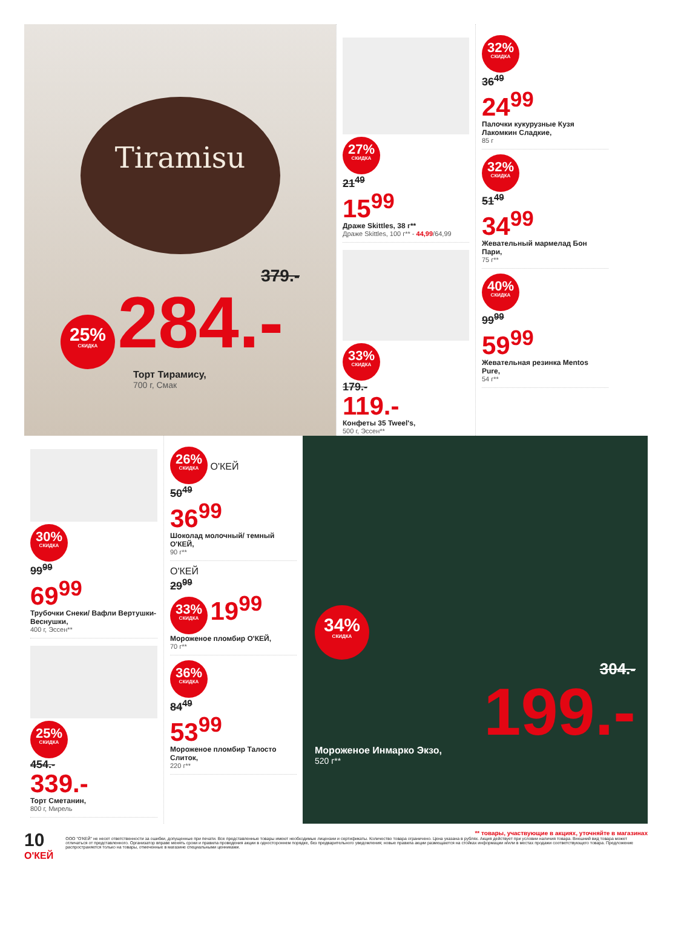Tiramisu
379.-
25% СКИДКА 284.-
Торт Тирамису,
700 г, Смак
27% СКИДКА
21<sup>49</sup>
15<sup>99</sup>
Драже Skittles, 38 г**
Драже Skittles, 100 г** - 44,99/64,99
33% СКИДКА
179.-
119.-
Конфеты 35 Tweel's,
500 г, Эссен**
32% СКИДКА
36<sup>49</sup>
24<sup>99</sup>
Палочки кукурузные Кузя Лакомкин Сладкие,
85 г
32% СКИДКА
51<sup>49</sup>
34<sup>99</sup>
Жевательный мармелад Бон Пари,
75 г**
40% СКИДКА
99<sup>99</sup>
59<sup>99</sup>
Жевательная резинка Mentos Pure,
54 г**
30% СКИДКА
99<sup>99</sup>
69<sup>99</sup>
Трубочки Снеки/ Вафли Вертушки-Веснушки,
400 г, Эссен**
25% СКИДКА
454.-
339.-
Торт Сметанин,
800 г, Мирель
26% СКИДКА О'КЕЙ
50<sup>49</sup>
36<sup>99</sup>
Шоколад молочный/ темный О'КЕЙ,
90 г**
О'КЕЙ
29<sup>99</sup>
33% СКИДКА 19<sup>99</sup>
Мороженое пломбир О'КЕЙ,
70 г**
36% СКИДКА
84<sup>49</sup>
53<sup>99</sup>
Мороженое пломбир Талосто Слиток,
220 г**
34% СКИДКА
304.-
199.-
Мороженое Инмарко Экзо,
520 г**
10 О'КЕЙ
** товары, участвующие в акциях, уточняйте в магазинах
ООО "О'КЕЙ" не несет ответственности за ошибки, допущенные при печати. Все представленные товары имеют необходимые лицензии и сертификаты. Количество товара ограничено. Цена указана в рублях. Акция действует при условии наличия товара. Внешний вид товара может отличаться от представленного. Организатор вправе менять сроки и правила проведения акции в одностороннем порядке, без предварительного уведомления; новые правила акции размещаются на стойках информации и/или в местах продажи соответствующего товара. Предложение распространяется только на товары, отмеченные в магазине специальными ценниками.